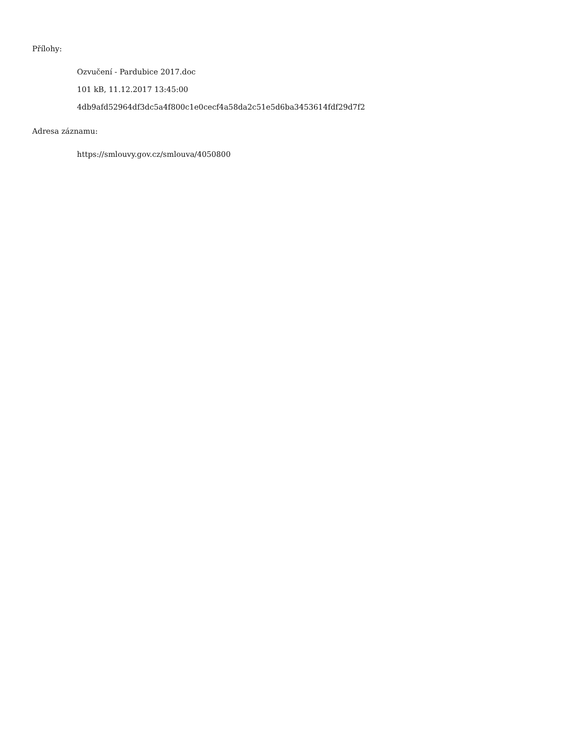Přílohy:
Ozvučení - Pardubice 2017.doc
101 kB, 11.12.2017 13:45:00
4db9afd52964df3dc5a4f800c1e0cecf4a58da2c51e5d6ba3453614fdf29d7f2
Adresa záznamu:
https://smlouvy.gov.cz/smlouva/4050800